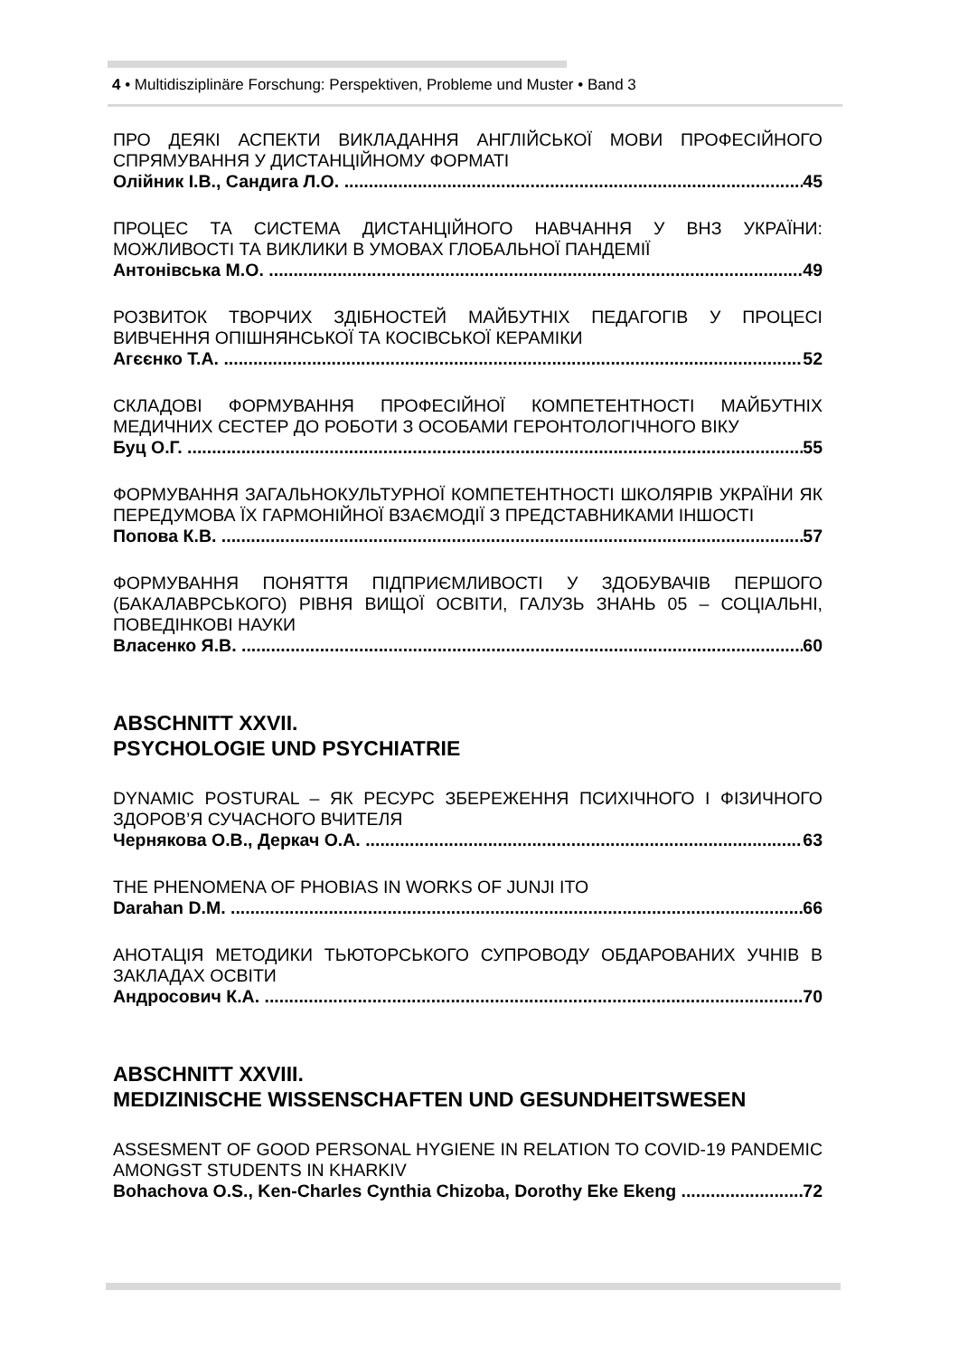4 • Multidisziplinäre Forschung: Perspektiven, Probleme und Muster • Band 3
ПРО ДЕЯКІ АСПЕКТИ ВИКЛАДАННЯ АНГЛІЙСЬКОЇ МОВИ ПРОФЕСІЙНОГО СПРЯМУВАННЯ У ДИСТАНЦІЙНОМУ ФОРМАТІ
Олійник І.В., Сандига Л.О. 45
ПРОЦЕС ТА СИСТЕМА ДИСТАНЦІЙНОГО НАВЧАННЯ У ВНЗ УКРАЇНИ: МОЖЛИВОСТІ ТА ВИКЛИКИ В УМОВАХ ГЛОБАЛЬНОЇ ПАНДЕМІЇ
Антонівська М.О. 49
РОЗВИТОК ТВОРЧИХ ЗДІБНОСТЕЙ МАЙБУТНІХ ПЕДАГОГІВ У ПРОЦЕСІ ВИВЧЕННЯ ОПІШНЯНСЬКОЇ ТА КОСІВСЬКОЇ КЕРАМІКИ
Агєєнко Т.А. 52
СКЛАДОВІ ФОРМУВАННЯ ПРОФЕСІЙНОЇ КОМПЕТЕНТНОСТІ МАЙБУТНІХ МЕДИЧНИХ СЕСТЕР ДО РОБОТИ З ОСОБАМИ ГЕРОНТОЛОГІЧНОГО ВІКУ
Буц О.Г. 55
ФОРМУВАННЯ ЗАГАЛЬНОКУЛЬТУРНОЇ КОМПЕТЕНТНОСТІ ШКОЛЯРІВ УКРАЇНИ ЯК ПЕРЕДУМОВА ЇХ ГАРМОНІЙНОЇ ВЗАЄМОДІЇ З ПРЕДСТАВНИКАМИ ІНШОСТІ
Попова К.В. 57
ФОРМУВАННЯ ПОНЯТТЯ ПІДПРИЄМЛИВОСТІ У ЗДОБУВАЧІВ ПЕРШОГО (БАКАЛАВРСЬКОГО) РІВНЯ ВИЩОЇ ОСВІТИ, ГАЛУЗЬ ЗНАНЬ 05 – СОЦІАЛЬНІ, ПОВЕДІНКОВІ НАУКИ
Власенко Я.В. 60
ABSCHNITT XXVII.
PSYCHOLOGIE UND PSYCHIATRIE
DYNAMIC POSTURAL – ЯК РЕСУРС ЗБЕРЕЖЕННЯ ПСИХІЧНОГО І ФІЗИЧНОГО ЗДОРОВ’Я СУЧАСНОГО ВЧИТЕЛЯ
Чернякова О.В., Деркач О.А. 63
THE PHENOMENA OF PHOBIAS IN WORKS OF JUNJI ITO
Darahan D.M. 66
АНОТАЦІЯ МЕТОДИКИ ТЬЮТОРСЬКОГО СУПРОВОДУ ОБДАРОВАНИХ УЧНІВ В ЗАКЛАДАХ ОСВІТИ
Андросович К.А. 70
ABSCHNITT XXVIII.
MEDIZINISCHE WISSENSCHAFTEN UND GESUNDHEITSWESEN
ASSESMENT OF GOOD PERSONAL HYGIENE IN RELATION TO COVID-19 PANDEMIC AMONGST STUDENTS IN KHARKIV
Bohachova O.S., Ken-Charles Cynthia Chizoba, Dorothy Eke Ekeng 72